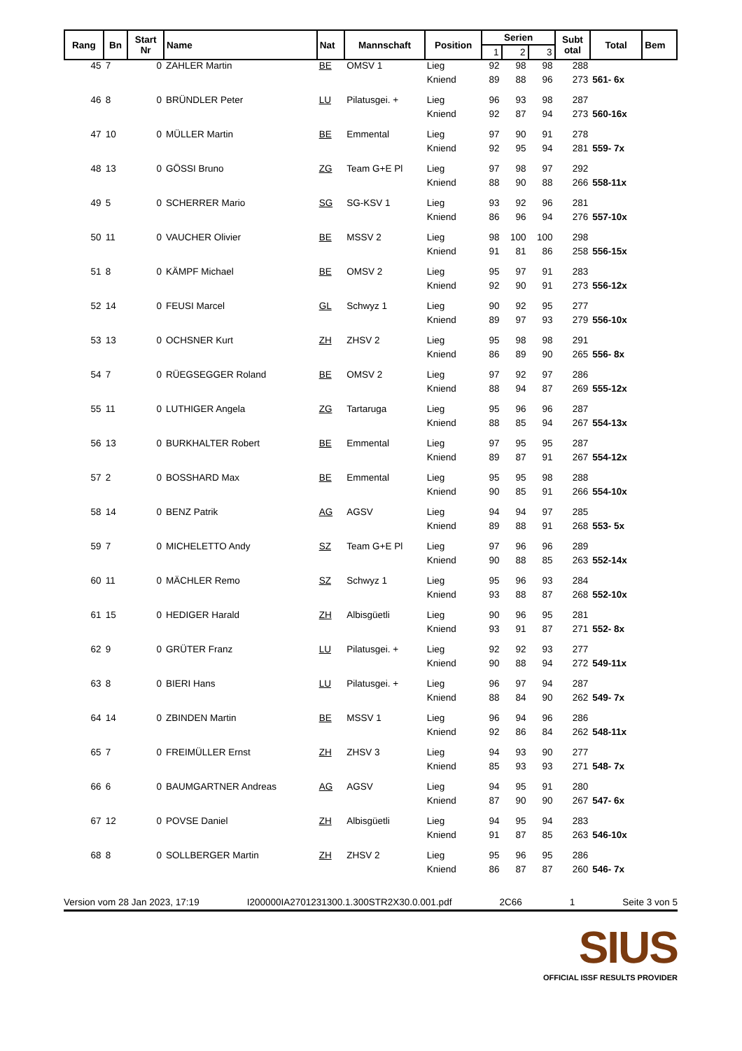| Rang | Bn | Start Nr | Name | Nat | Mannschaft | Position | Serien | | | Subt otal | Total | Bem |
| --- | --- | --- | --- | --- | --- | --- | --- | --- | --- | --- | --- | --- |
| | | | | | | | 1 | 2 | 3 | | | |
| 45 | 7 | 0 | ZAHLER Martin | BE | OMSV 1 | Lieg | 92 | 98 | 98 | 288 | | |
| | | | | | | Kniend | 89 | 88 | 96 | 273 | 561- 6x | |
| 46 | 8 | 0 | BRÜNDLER Peter | LU | Pilatusgei. + | Lieg | 96 | 93 | 98 | 287 | | |
| | | | | | | Kniend | 92 | 87 | 94 | 273 | 560-16x | |
| 47 | 10 | 0 | MÜLLER Martin | BE | Emmental | Lieg | 97 | 90 | 91 | 278 | | |
| | | | | | | Kniend | 92 | 95 | 94 | 281 | 559- 7x | |
| 48 | 13 | 0 | GÖSSI Bruno | ZG | Team G+E Pl | Lieg | 97 | 98 | 97 | 292 | | |
| | | | | | | Kniend | 88 | 90 | 88 | 266 | 558-11x | |
| 49 | 5 | 0 | SCHERRER Mario | SG | SG-KSV 1 | Lieg | 93 | 92 | 96 | 281 | | |
| | | | | | | Kniend | 86 | 96 | 94 | 276 | 557-10x | |
| 50 | 11 | 0 | VAUCHER Olivier | BE | MSSV 2 | Lieg | 98 | 100 | 100 | 298 | | |
| | | | | | | Kniend | 91 | 81 | 86 | 258 | 556-15x | |
| 51 | 8 | 0 | KÄMPF Michael | BE | OMSV 2 | Lieg | 95 | 97 | 91 | 283 | | |
| | | | | | | Kniend | 92 | 90 | 91 | 273 | 556-12x | |
| 52 | 14 | 0 | FEUSI Marcel | GL | Schwyz 1 | Lieg | 90 | 92 | 95 | 277 | | |
| | | | | | | Kniend | 89 | 97 | 93 | 279 | 556-10x | |
| 53 | 13 | 0 | OCHSNER Kurt | ZH | ZHSV 2 | Lieg | 95 | 98 | 98 | 291 | | |
| | | | | | | Kniend | 86 | 89 | 90 | 265 | 556- 8x | |
| 54 | 7 | 0 | RÜEGSEGGER Roland | BE | OMSV 2 | Lieg | 97 | 92 | 97 | 286 | | |
| | | | | | | Kniend | 88 | 94 | 87 | 269 | 555-12x | |
| 55 | 11 | 0 | LUTHIGER Angela | ZG | Tartaruga | Lieg | 95 | 96 | 96 | 287 | | |
| | | | | | | Kniend | 88 | 85 | 94 | 267 | 554-13x | |
| 56 | 13 | 0 | BURKHALTER Robert | BE | Emmental | Lieg | 97 | 95 | 95 | 287 | | |
| | | | | | | Kniend | 89 | 87 | 91 | 267 | 554-12x | |
| 57 | 2 | 0 | BOSSHARD Max | BE | Emmental | Lieg | 95 | 95 | 98 | 288 | | |
| | | | | | | Kniend | 90 | 85 | 91 | 266 | 554-10x | |
| 58 | 14 | 0 | BENZ Patrik | AG | AGSV | Lieg | 94 | 94 | 97 | 285 | | |
| | | | | | | Kniend | 89 | 88 | 91 | 268 | 553- 5x | |
| 59 | 7 | 0 | MICHELETTO Andy | SZ | Team G+E Pl | Lieg | 97 | 96 | 96 | 289 | | |
| | | | | | | Kniend | 90 | 88 | 85 | 263 | 552-14x | |
| 60 | 11 | 0 | MÄCHLER Remo | SZ | Schwyz 1 | Lieg | 95 | 96 | 93 | 284 | | |
| | | | | | | Kniend | 93 | 88 | 87 | 268 | 552-10x | |
| 61 | 15 | 0 | HEDIGER Harald | ZH | Albisgüetli | Lieg | 90 | 96 | 95 | 281 | | |
| | | | | | | Kniend | 93 | 91 | 87 | 271 | 552- 8x | |
| 62 | 9 | 0 | GRÜTER Franz | LU | Pilatusgei. + | Lieg | 92 | 92 | 93 | 277 | | |
| | | | | | | Kniend | 90 | 88 | 94 | 272 | 549-11x | |
| 63 | 8 | 0 | BIERI Hans | LU | Pilatusgei. + | Lieg | 96 | 97 | 94 | 287 | | |
| | | | | | | Kniend | 88 | 84 | 90 | 262 | 549- 7x | |
| 64 | 14 | 0 | ZBINDEN Martin | BE | MSSV 1 | Lieg | 96 | 94 | 96 | 286 | | |
| | | | | | | Kniend | 92 | 86 | 84 | 262 | 548-11x | |
| 65 | 7 | 0 | FREIMÜLLER Ernst | ZH | ZHSV 3 | Lieg | 94 | 93 | 90 | 277 | | |
| | | | | | | Kniend | 85 | 93 | 93 | 271 | 548- 7x | |
| 66 | 6 | 0 | BAUMGARTNER Andreas | AG | AGSV | Lieg | 94 | 95 | 91 | 280 | | |
| | | | | | | Kniend | 87 | 90 | 90 | 267 | 547- 6x | |
| 67 | 12 | 0 | POVSE Daniel | ZH | Albisgüetli | Lieg | 94 | 95 | 94 | 283 | | |
| | | | | | | Kniend | 91 | 87 | 85 | 263 | 546-10x | |
| 68 | 8 | 0 | SOLLBERGER Martin | ZH | ZHSV 2 | Lieg | 95 | 96 | 95 | 286 | | |
| | | | | | | Kniend | 86 | 87 | 87 | 260 | 546- 7x | |
Version vom 28 Jan 2023, 17:19 I200000IA2701231300.1.300STR2X30.0.001.pdf 2C66 1 Seite 3 von 5
SIUS
OFFICIAL ISSF RESULTS PROVIDER